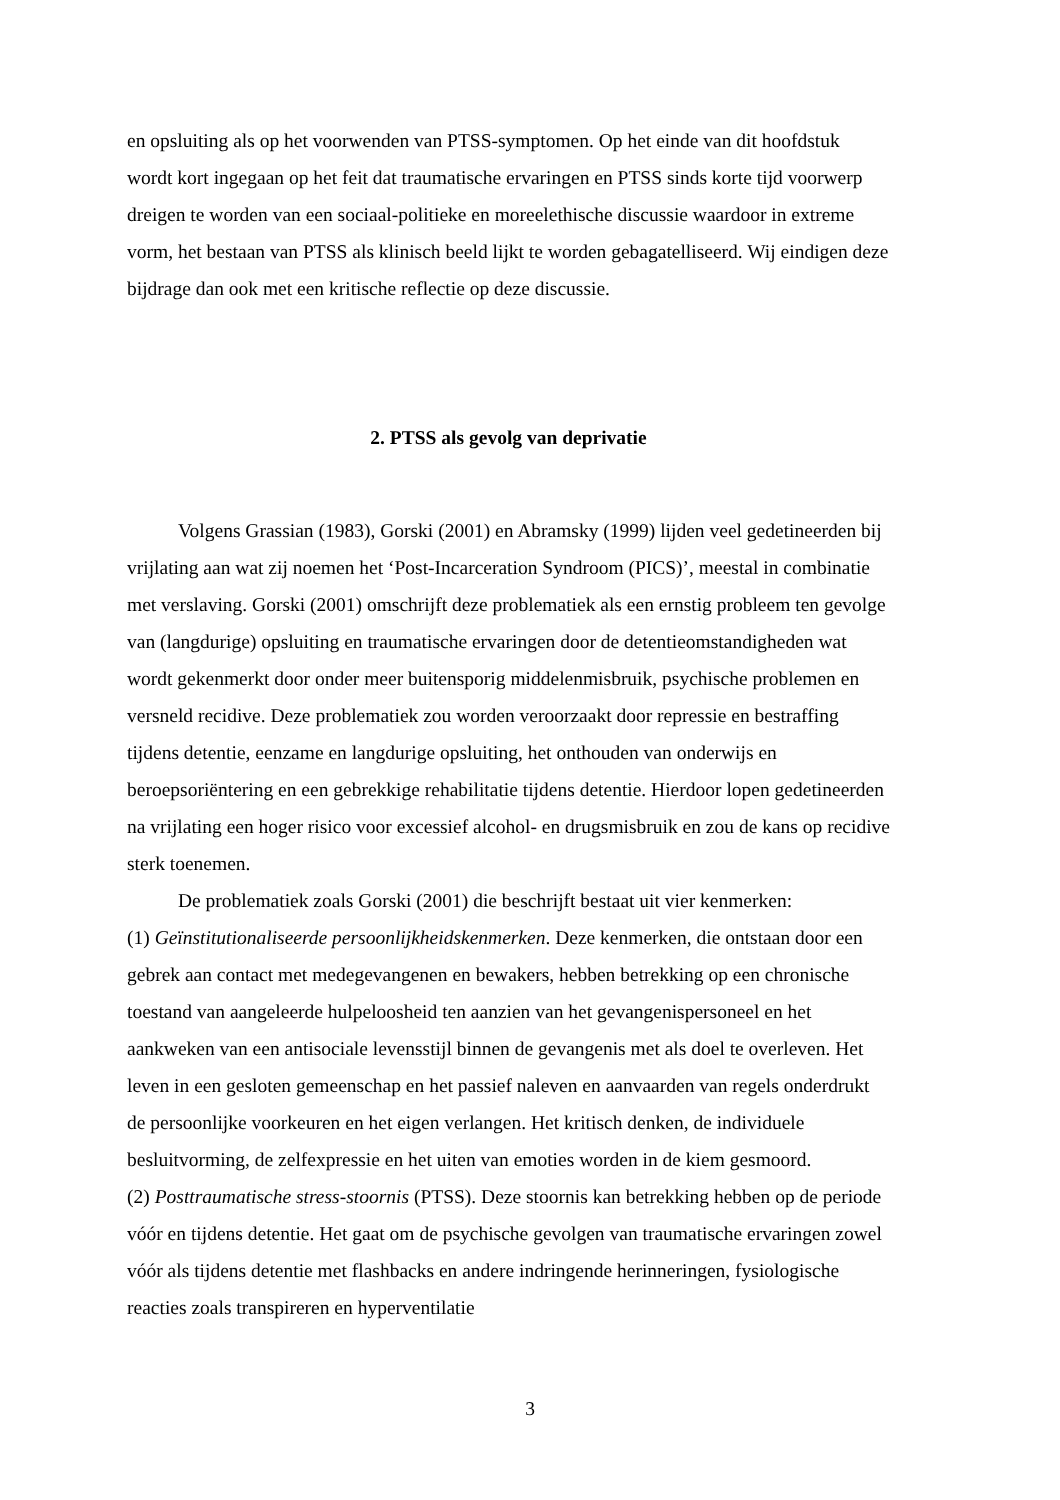en opsluiting als op het voorwenden van PTSS-symptomen. Op het einde van dit hoofdstuk wordt kort ingegaan op het feit dat traumatische ervaringen en PTSS sinds korte tijd voorwerp dreigen te worden van een sociaal-politieke en moreelethische discussie waardoor in extreme vorm, het bestaan van PTSS als klinisch beeld lijkt te worden gebagatelliseerd. Wij eindigen deze bijdrage dan ook met een kritische reflectie op deze discussie.
2. PTSS als gevolg van deprivatie
Volgens Grassian (1983), Gorski (2001) en Abramsky (1999) lijden veel gedetineerden bij vrijlating aan wat zij noemen het ‘Post-Incarceration Syndroom (PICS)’, meestal in combinatie met verslaving. Gorski (2001) omschrijft deze problematiek als een ernstig probleem ten gevolge van (langdurige) opsluiting en traumatische ervaringen door de detentieomstandigheden wat wordt gekenmerkt door onder meer buitensporig middelenmisbruik, psychische problemen en versneld recidive. Deze problematiek zou worden veroorzaakt door repressie en bestraffing tijdens detentie, eenzame en langdurige opsluiting, het onthouden van onderwijs en beroepsoriëntering en een gebrekkige rehabilitatie tijdens detentie. Hierdoor lopen gedetineerden na vrijlating een hoger risico voor excessief alcohol- en drugsmisbruik en zou de kans op recidive sterk toenemen.
De problematiek zoals Gorski (2001) die beschrijft bestaat uit vier kenmerken:
(1) Geïnstitutionaliseerde persoonlijkheidskenmerken. Deze kenmerken, die ontstaan door een gebrek aan contact met medegevangenen en bewakers, hebben betrekking op een chronische toestand van aangeleerde hulpeloosheid ten aanzien van het gevangenispersoneel en het aankweken van een antisociale levensstijl binnen de gevangenis met als doel te overleven. Het leven in een gesloten gemeenschap en het passief naleven en aanvaarden van regels onderdrukt de persoonlijke voorkeuren en het eigen verlangen. Het kritisch denken, de individuele besluitvorming, de zelfexpressie en het uiten van emoties worden in de kiem gesmoord.
(2) Posttraumatische stress-stoornis (PTSS). Deze stoornis kan betrekking hebben op de periode vóór en tijdens detentie. Het gaat om de psychische gevolgen van traumatische ervaringen zowel vóór als tijdens detentie met flashbacks en andere indringende herinneringen, fysiologische reacties zoals transpireren en hyperventilatie
3